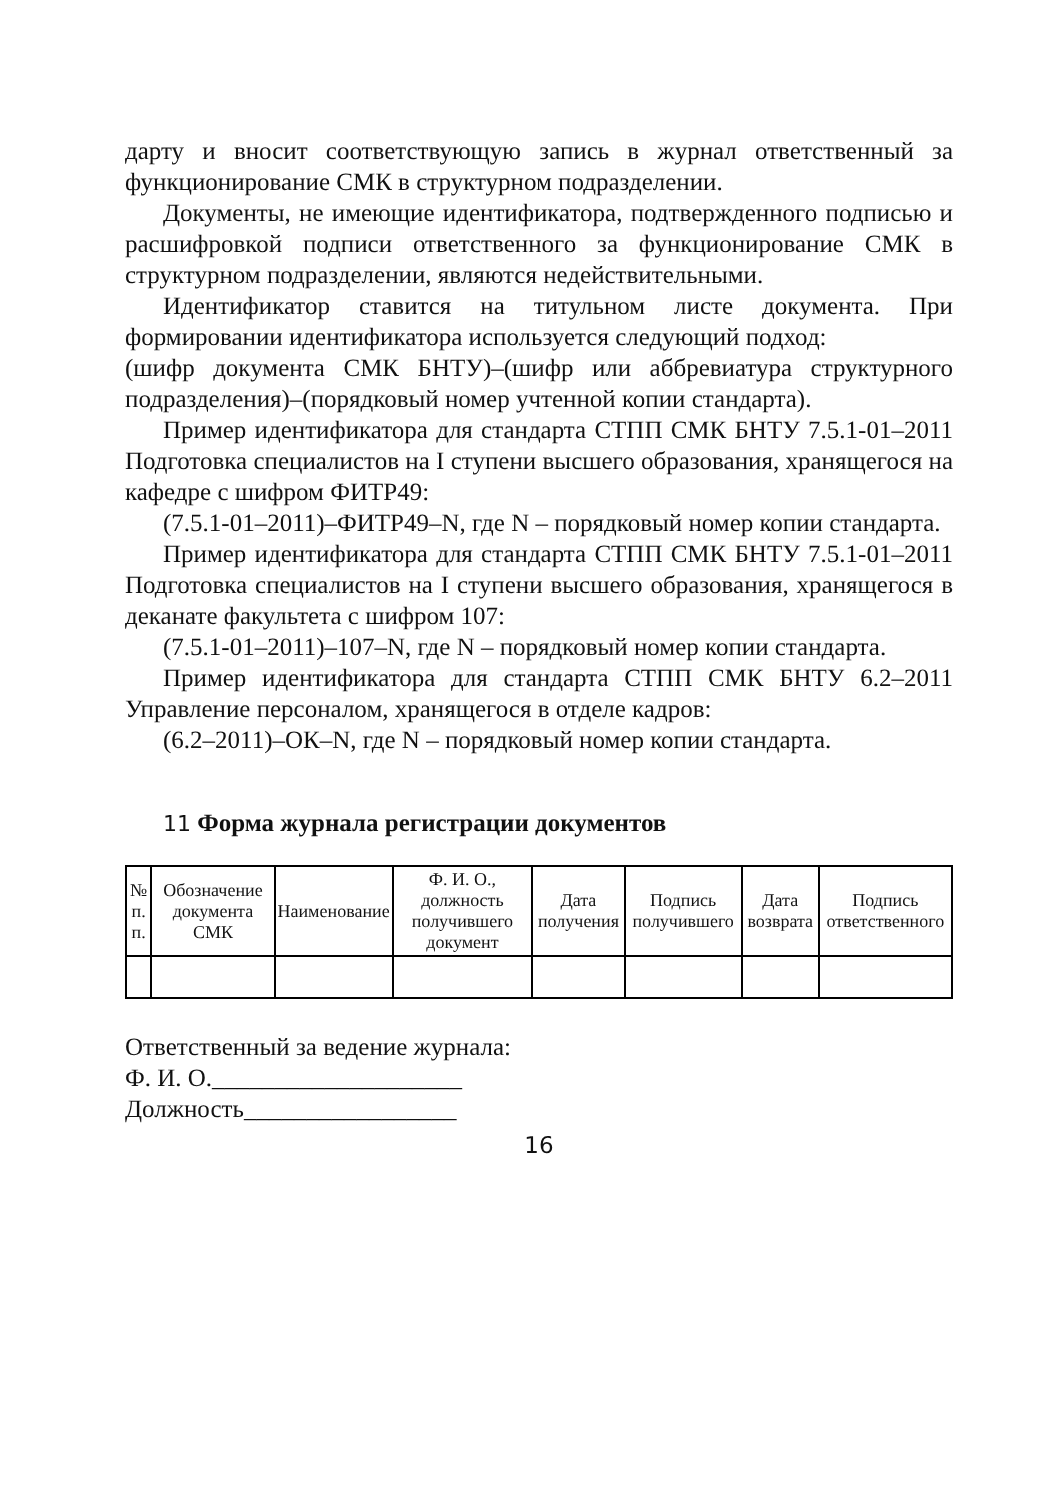дарту и вносит соответствующую запись в журнал ответственный за функционирование СМК в структурном подразделении.
Документы, не имеющие идентификатора, подтвержденного подписью и расшифровкой подписи ответственного за функционирование СМК в структурном подразделении, являются недействительными.
Идентификатор ставится на титульном листе документа. При формировании идентификатора используется следующий подход:
(шифр документа СМК БНТУ)–(шифр или аббревиатура структурного подразделения)–(порядковый номер учтенной копии стандарта).
Пример идентификатора для стандарта СТПП СМК БНТУ 7.5.1-01–2011 Подготовка специалистов на I ступени высшего образования, хранящегося на кафедре с шифром ФИТР49:
(7.5.1-01–2011)–ФИТР49–N, где N – порядковый номер копии стандарта.
Пример идентификатора для стандарта СТПП СМК БНТУ 7.5.1-01–2011 Подготовка специалистов на I ступени высшего образования, хранящегося в деканате факультета с шифром 107:
(7.5.1-01–2011)–107–N, где N – порядковый номер копии стандарта.
Пример идентификатора для стандарта СТПП СМК БНТУ 6.2–2011 Управление персоналом, хранящегося в отделе кадров:
(6.2–2011)–ОК–N, где N – порядковый номер копии стандарта.
11 Форма журнала регистрации документов
| № п. п. | Обозначение документа СМК | Наименование | Ф. И. О., должность получившего документ | Дата получения | Подпись получившего | Дата возврата | Подпись ответственного |
| --- | --- | --- | --- | --- | --- | --- | --- |
Ответственный за ведение журнала:
Ф. И. О.____________________
Должность_________________
16